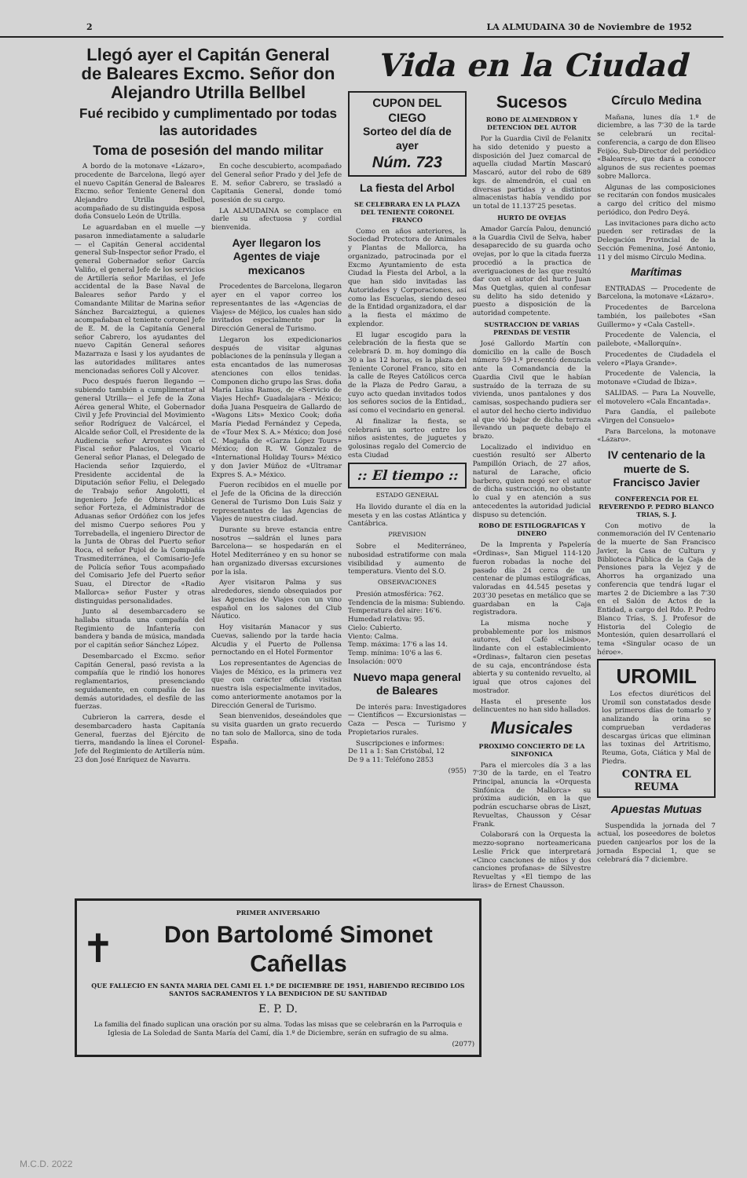2 LA ALMUDAINA 30 de Noviembre de 1952
Llegó ayer el Capitán General de Baleares Excmo. Señor don Alejandro Utrilla Bellbel
Fué recibido y cumplimentado por todas las autoridades
Toma de posesión del mando militar
A bordo de la motonave «Lázaro», procedente de Barcelona, llegó ayer el nuevo Capitán General de Baleares Excmo. señor Teniente General don Alejandro Utrilla Bellbel, acompañado de su distinguida esposa doña Consuelo León de Utrilla.
Le aguardaban en el muelle —y pasaron inmediatamente a saludarle— el Capitán General accidental general Sub-Inspector señor Prado, el general Gobernador señor García Valiño, el general Jefe de los servicios de Artillería señor Mariñas, el Jefe accidental de la Base Naval de Baleares señor Pardo y el Comandante Militar de Marina señor Sánchez Barcaiztegui, a quienes acompañaban el teniente coronel Jefe de E. M. de la Capitanía General señor Cabrero, los ayudantes del nuevo Capitán General señores Mazarraza e Isasi y los ayudantes de las autoridades militares antes mencionadas señores Coll y Alcover.
Poco después fueron llegando —subiendo también a cumplimentar al general Utrilla— el Jefe de la Zona Aérea general White, el Gobernador Civil y Jefe Provincial del Movimiento señor Rodríguez de Valcárcel, el Alcalde señor Coll, el Presidente de la Audiencia señor Arrontes con el Fiscal señor Palacios, el Vicario General señor Planas, el Delegado de Hacienda señor Izquierdo, el Presidente accidental de la Diputación señor Feliu, el Delegado de Trabajo señor Angolotti, el ingeniero Jefe de Obras Públicas señor Forteza, el Administrador de Aduanas señor Ordóñez con los jefes del mismo Cuerpo señores Pou y Torrebadella, el ingeniero Director de la Junta de Obras del Puerto señor Roca, el señor Pujol de la Compañía Trasmediterránea, el Comisario-Jefe de Policía señor Tous acompañado del Comisario Jefe del Puerto señor Suau, el Director de «Radio Mallorca» señor Fuster y otras distinguidas personalidades.
Junto al desembarcadero se hallaba situada una compañía del Regimiento de Infantería con bandera y banda de música, mandada por el capitán señor Sánchez López.
Desembarcado el Excmo. señor Capitán General, pasó revista a la compañía que le rindió los honores reglamentarios, presenciando seguidamente, en compañía de las demás autoridades, el desfile de las fuerzas.
Cubrieron la carrera, desde el desembarcadero hasta Capitanía General, fuerzas del Ejército de tierra, mandando la línea el Coronel-Jefe del Regimiento de Artillería núm. 23 don José Enríquez de Navarra.
En coche descubierto, acompañado del General señor Prado y del Jefe de E. M. señor Cabrero, se trasladó a Capitanía General, donde tomó posesión de su cargo.
LA ALMUDAINA se complace en darle su afectuosa y cordial bienvenida.
Ayer llegaron los Agentes de viaje mexicanos
Procedentes de Barcelona, llegaron ayer en el vapor correo los representantes de las «Agencias de Viajes» de Méjico, los cuales han sido invitados especialmente por la Dirección General de Turismo.
Llegaron los expedicionarios después de visitar algunas poblaciones de la península y llegan a esta encantados de las numerosas atenciones con ellos tenidas. Componen dicho grupo las Sras. doña María Luisa Ramos, de «Servicio de Viajes Hechf» Guadalajara - México; doña Juana Pesqueira de Gallardo de «Wagons Lits» Mexico Cook; doña María Piedad Fernández y Cepeda, de «Tour Mex S. A.» México; don José C. Magaña de «Garza López Tours» México; don R. W. Gonzalez de «International Holiday Tours» México y don Javier Múñoz de «Ultramar Expres S. A.» México.
Fueron recibidos en el muelle por el Jefe de la Oficina de la dirección General de Turismo Don Luis Saiz y representantes de las Agencias de Viajes de nuestra ciudad.
Durante su breve estancia entre nosotros —saldrán el lunes para Barcelona— se hospedarán en el Hotel Mediterráneo y en su honor se han organizado diversas excursiones por la isla.
Ayer visitaron Palma y sus alrededores, siendo obsequiados por las Agencias de Viajes con un vino español en los salones del Club Náutico.
Hoy visitarán Manacor y sus Cuevas, saliendo por la tarde hacia Alcudia y el Puerto de Pollensa pernoctando en el Hotel Formentor
Los representantes de Agencias de Viajes de México, es la primera vez que con carácter oficial visitan nuestra isla especialmente invitados, como anteriormente anotamos por la Dirección General de Turismo.
Sean bienvenidos, deseándoles que su visita guarden un grato recuerdo no tan solo de Mallorca, sino de toda España.
Vida en la Ciudad
CUPON DEL CIEGO
Sorteo del día de ayer
Núm. 723
La fiesta del Arbol
SE CELEBRARA EN LA PLAZA DEL TENIENTE CORONEL FRANCO
Como en años anteriores, la Sociedad Protectora de Animales y Plantas de Mallorca, ha organizado, patrocinada por el Excmo Ayuntamiento de esta Ciudad la Fiesta del Arbol, a la que han sido invitadas las Autoridades y Corporaciones, así como las Escuelas, siendo deseo de la Entidad organizadora, el dar a la fiesta el máximo de explendor.
El lugar escogido para la celebración de la fiesta que se celebrará D. m. hoy domingo día 30 a las 12 horas, es la plaza del Teniente Coronel Franco, sito en la calle de Reyes Católicos cerca de la Plaza de Pedro Garau, a cuyo acto quedan invitados todos los señores socios de la Entidad,, así como el vecindario en general.
Al finalizar la fiesta, se celebrará un sorteo entre los niños asistentes, de juguetes y golosinas regalo del Comercio de esta Ciudad
:: El tiempo ::
ESTADO GENERAL
Ha llovido durante el día en la meseta y en las costas Atlántica y Cantábrica.
PREVISION
Sobre el Mediterráneo, nubosidad estratiforme con mala visibilidad y aumento de temperatura. Viento del S.O.
OBSERVACIONES
Presión atmosférica: 762.
Tendencia de la misma: Subiendo.
Temperatura del aire: 16'6.
Humedad relativa: 95.
Cielo: Cubierto.
Viento: Calma.
Temp. máxima: 17'6 a las 14.
Temp. mínima: 10'6 a las 6.
Insolación: 00'0
Nuevo mapa general de Baleares
De interés para: Investigadores — Científicos — Excursionistas — Caza — Pesca — Turismo y Propietarios rurales.
Suscripciones e informes:
De 11 a 1: San Cristóbal, 12
De 9 a 11: Teléfono 2853
(955)
Sucesos
ROBO DE ALMENDRON Y DETENCION DEL AUTOR
Por la Guardia Civil de Felanitx ha sido detenido y puesto a disposición del Juez comarcal de aquella ciudad Martín Mascaró Mascaró, autor del robo de 689 kgs. de almendrón, el cual en diversas partidas y a distintos almacenistas había vendido por un total de 11.137'25 pesetas.
HURTO DE OVEJAS
Amador García Palou, denunció a la Guardia Civil de Selva, haber desaparecido de su guarda ocho ovejas, por lo que la citada fuerza procedió a la practica de averiguaciones de las que resultó dar con el autor del hurto Juan Mas Quetglas, quien al confesar su delito ha sido detenido y puesto a disposición de la autoridad competente.
SUSTRACCION DE VARIAS PRENDAS DE VESTIR
José Gallordo Martín con domicilio en la calle de Bosch número 59-1.º presentó denuncia ante la Comandancia de la Guardia Civil que le habían sustraído de la terraza de su vivienda, unos pantalones y dos camisas, sospechando pudiera ser el autor del hecho cierto individuo al que vió bajar de dicha terraza llevando un paquete debajo el brazo.
Localizado el individuo en cuestión resultó ser Alberto Pampillón Oriach, de 27 años, natural de Larache, oficio barbero, quien negó ser el autor de dicha sustracción, no obstante lo cual y en atención a sus antecedentes la autoridad judicial dispuso su detención.
ROBO DE ESTILOGRAFICAS Y DINERO
De la Imprenta y Papelería «Ordinas», San Miguel 114-120 fueron robadas la noche del pasado día 24 cerca de un centenar de plumas estilográficas, valoradas en 44.545 pesetas y 203'30 pesetas en metálico que se guardaban en la Caja registradora.
La misma noche y probablemente por los mismos autores, del Café «Lisboa», lindante con el establecimiento «Ordinas», faltaron cien pesetas de su caja, encontrándose ésta abierta y su contenido revuelto, al igual que otros cajones del mostrador.
Hasta el presente los delincuentes no han sido hallados.
Musicales
PROXIMO CONCIERTO DE LA SINFONICA
Para el miercoles día 3 a las 7'30 de la tarde, en el Teatro Principal, anuncia la «Orquesta Sinfónica de Mallorca» su próxima audición, en la que podrán escucharse obras de Liszt, Revueltas, Chausson y César Frank.
Colaborará con la Orquesta la mezzo-soprano norteamericana Leslie Frick que interpretará «Cinco canciones de niños y dos canciones profanas» de Silvestre Revueltas y «El tiempo de las liras» de Ernest Chausson.
Círculo Medina
Mañana, lunes día 1.º de diciembre, a las 7'30 de la tarde se celebrará un recital-conferencia, a cargo de don Eliseo Feijóo, Sub-Director del periódico «Baleares», que dará a conocer algunos de sus recientes poemas sobre Mallorca.
Algunas de las composiciones se recitarán con fondos musicales a cargo del crítico del mismo periódico, don Pedro Deyá.
Las invitaciones para dicho acto pueden ser retiradas de la Delegación Provincial de la Sección Femenina, José Antonio, 11 y del mismo Círculo Medina.
Marítimas
ENTRADAS — Procedente de Barcelona, la motonave «Lázaro».
Procedentes de Barcelona también, los pailebotes «San Guillermo» y «Cala Castell».
Procedente de Valencia, el pailebote, «Mallorquín».
Procedentes de Ciudadela el velero «Playa Grande».
Procedente de Valencia, la motonave «Ciudad de Ibiza».
SALIDAS. — Para La Nouvelle, el motovelero «Cala Encantada».
Para Gandía, el pailebote «Virgen del Consuelo»
Para Barcelona, la motonave «Lázaro».
IV centenario de la muerte de S. Francisco Javier
CONFERENCIA POR EL REVERENDO P. PEDRO BLANCO TRIAS, S. J.
Con motivo de la conmemoración del IV Centenario de la muerte de San Francisco Javier, la Casa de Cultura y Biblioteca Pública de la Caja de Pensiones para la Vejez y de Ahorros ha organizado una conferencia que tendrá lugar el martes 2 de Diciembre a las 7'30 en el Salón de Actos de la Entidad, a cargo del Rdo. P. Pedro Blanco Trías, S. J. Profesor de Historia del Colegio de Montesión, quien desarrollará el tema «Singular ocaso de un héroe».
UROMIL
Los efectos diuréticos del Uromil son constatados desde los primeros días de tomarlo y analizando la orina se comprueban verdaderas descargas úricas que eliminan las toxinas del Artritismo, Reuma, Gota, Ciática y Mal de Piedra.
CONTRA EL REUMA
Apuestas Mutuas
Suspendida la jornada del 7 actual, los poseedores de boletos pueden canjearlos por los de la jornada Especial 1, que se celebrará día 7 diciembre.
PRIMER ANIVERSARIO
✝
Don Bartolomé Simonet Cañellas
QUE FALLECIO EN SANTA MARIA DEL CAMI EL 1.º DE DICIEMBRE DE 1951, HABIENDO RECIBIDO LOS SANTOS SACRAMENTOS Y LA BENDICION DE SU SANTIDAD
E. P. D.
La familia del finado suplican una oración por su alma. Todas las misas que se celebrarán en la Parroquia e Iglesia de La Soledad de Santa María del Camí, día 1.º de Diciembre, serán en sufragio de su alma.
(2077)
M.C.D. 2022